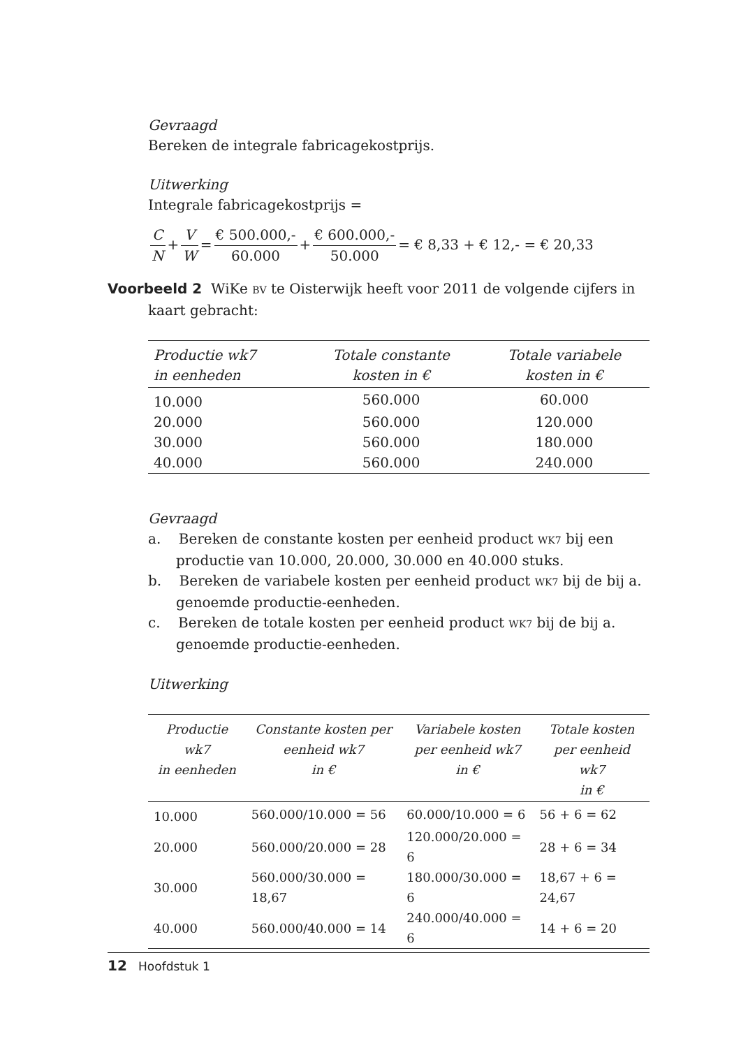Gevraagd
Bereken de integrale fabricagekostprijs.
Uitwerking
Integrale fabricagekostprijs =
C N + V W = € 500.000,- 60.000 + € 600.000,- 50.000 = € 8,33 + € 12,- = € 20,33
Voorbeeld 2 WiKe BV te Oisterwijk heeft voor 2011 de volgende cijfers in
kaart gebracht:
| Productie wk7 in eenheden | Totale constante kosten in € | Totale variabele kosten in € |
| --- | --- | --- |
| 10.000 | 560.000 | 60.000 |
| 20.000 | 560.000 | 120.000 |
| 30.000 | 560.000 | 180.000 |
| 40.000 | 560.000 | 240.000 |
Gevraagd
a. Bereken de constante kosten per eenheid product WK7 bij een productie van 10.000, 20.000, 30.000 en 40.000 stuks.
b. Bereken de variabele kosten per eenheid product WK7 bij de bij a. genoemde productie-eenheden.
c. Bereken de totale kosten per eenheid product WK7 bij de bij a. genoemde productie-eenheden.
Uitwerking
| Productie wk7 in eenheden | Constante kosten per eenheid wk7 in € | Variabele kosten per eenheid wk7 in € | Totale kosten per eenheid wk7 in € |
| --- | --- | --- | --- |
| 10.000 | 560.000/10.000 = 56 | 60.000/10.000 = 6 | 56 + 6 = 62 |
| 20.000 | 560.000/20.000 = 28 | 120.000/20.000 = 6 | 28 + 6 = 34 |
| 30.000 | 560.000/30.000 = 18,67 | 180.000/30.000 = 6 | 18,67 + 6 = 24,67 |
| 40.000 | 560.000/40.000 = 14 | 240.000/40.000 = 6 | 14 + 6 = 20 |
12 Hoofdstuk 1